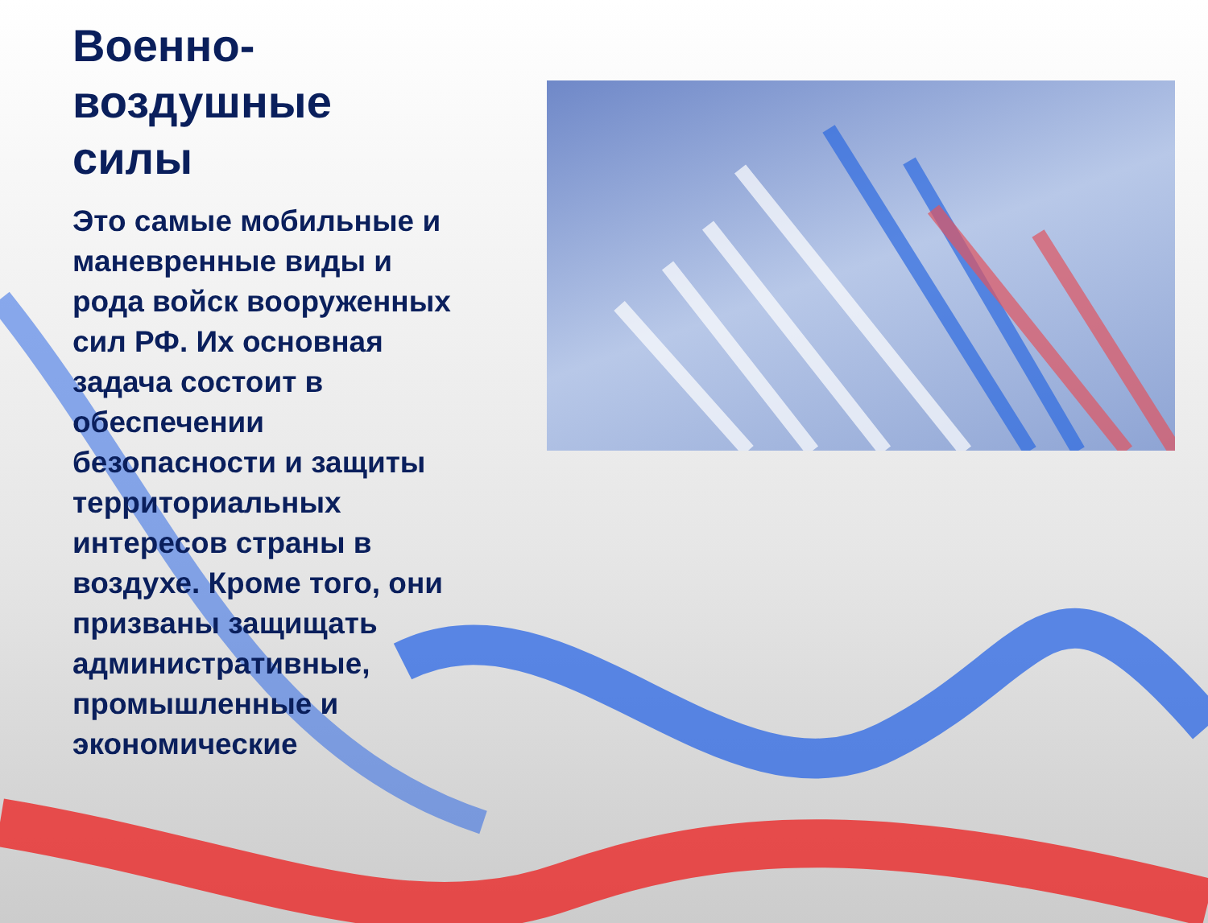Военно-
воздушные
силы
Это самые мобильные и маневренные виды и рода войск вооруженных сил РФ. Их основная задача состоит в обеспечении безопасности и защиты территориальных интересов страны в воздухе. Кроме того, они призваны защищать административные, промышленные и экономические